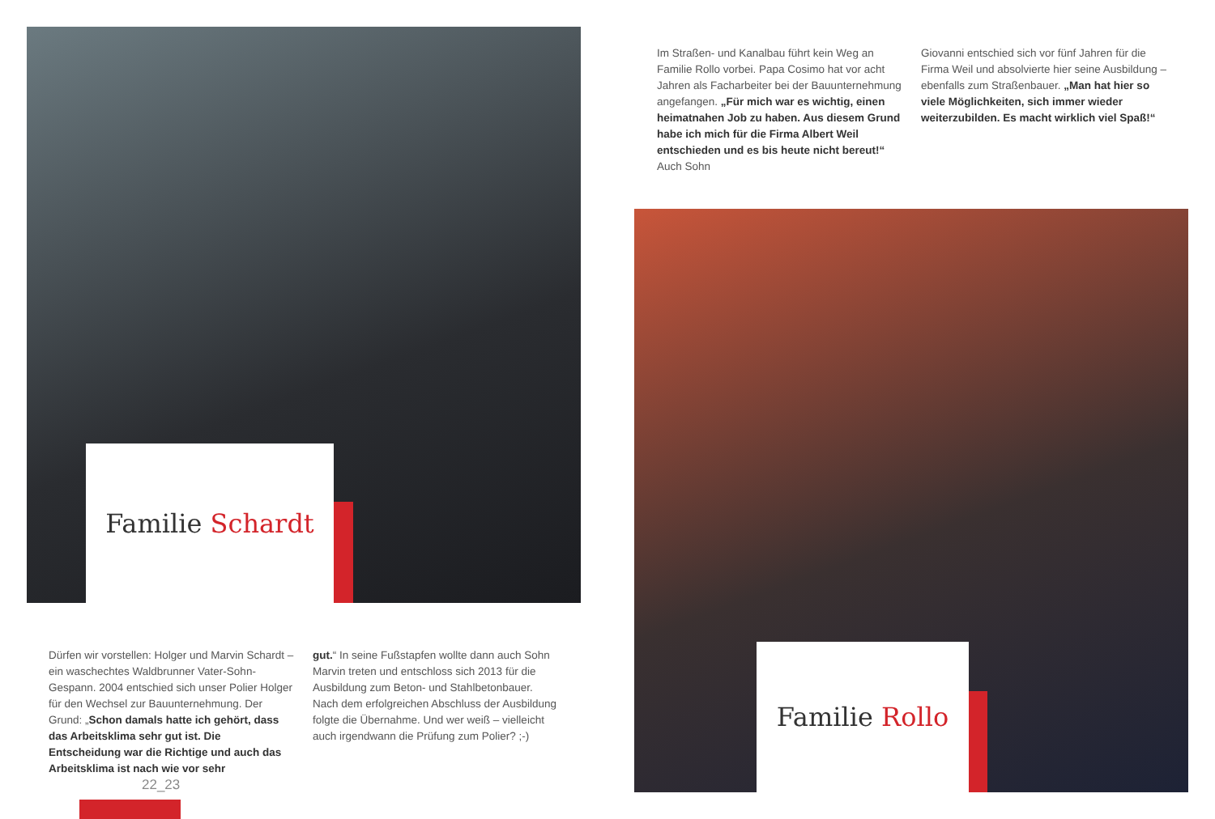Familie Schardt
Dürfen wir vorstellen: Holger und Marvin Schardt – ein waschechtes Waldbrunner Vater-Sohn-Gespann. 2004 entschied sich unser Polier Holger für den Wechsel zur Bauunternehmung. Der Grund: „Schon damals hatte ich gehört, dass das Arbeitsklima sehr gut ist. Die Entscheidung war die Richtige und auch das Arbeitsklima ist nach wie vor sehr
gut.“ In seine Fußstapfen wollte dann auch Sohn Marvin treten und entschloss sich 2013 für die Ausbildung zum Beton- und Stahlbetonbauer. Nach dem erfolgreichen Abschluss der Ausbildung folgte die Übernahme. Und wer weiß – vielleicht auch irgendwann die Prüfung zum Polier? ;-)
22_23
Im Straßen- und Kanalbau führt kein Weg an Familie Rollo vorbei. Papa Cosimo hat vor acht Jahren als Facharbeiter bei der Bauunternehmung angefangen. „Für mich war es wichtig, einen heimatnahen Job zu haben. Aus diesem Grund habe ich mich für die Firma Albert Weil entschieden und es bis heute nicht bereut!“ Auch Sohn
Giovanni entschied sich vor fünf Jahren für die Firma Weil und absolvierte hier seine Ausbildung – ebenfalls zum Straßenbauer. „Man hat hier so viele Möglichkeiten, sich immer wieder weiterzubilden. Es macht wirklich viel Spaß!“
Familie Rollo